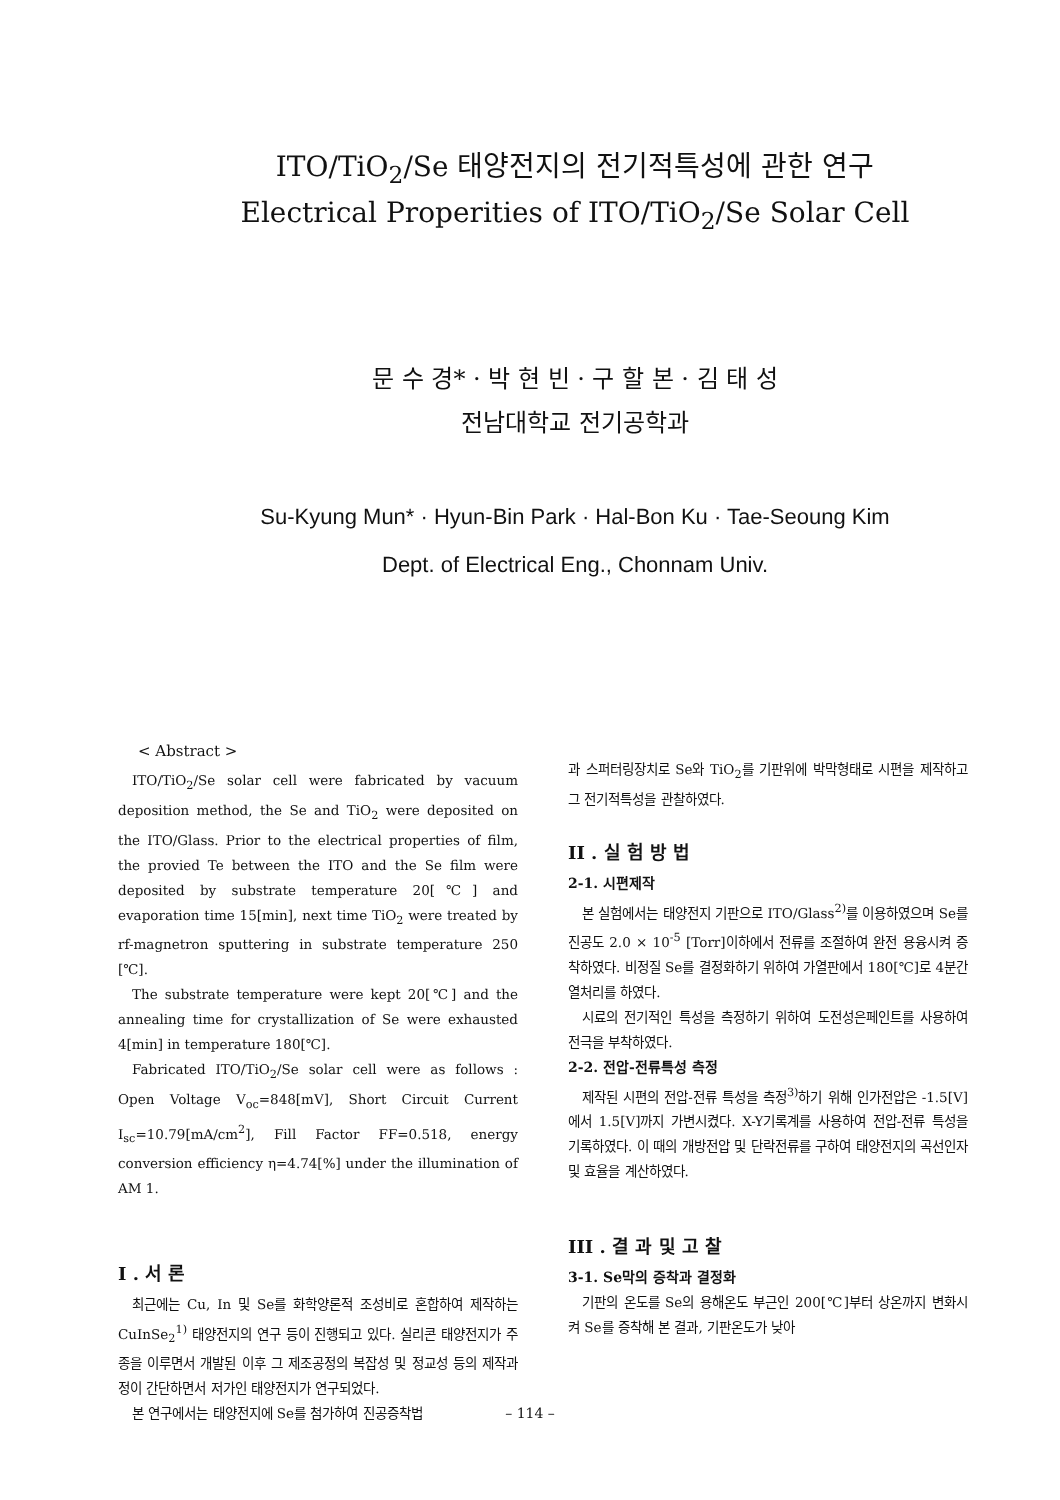ITO/TiO<sub>2</sub>/Se 태양전지의 전기적특성에 관한 연구
Electrical Properities of ITO/TiO<sub>2</sub>/Se Solar Cell
문 수 경* · 박 현 빈 · 구 할 본 · 김 태 성
전남대학교 전기공학과
Su-Kyung Mun* · Hyun-Bin Park · Hal-Bon Ku · Tae-Seoung Kim
Dept. of Electrical Eng., Chonnam Univ.
< Abstract >
ITO/TiO<sub>2</sub>/Se solar cell were fabricated by vacuum deposition method, the Se and TiO<sub>2</sub> were deposited on the ITO/Glass. Prior to the electrical properties of film, the provied Te between the ITO and the Se film were deposited by substrate temperature 20[℃] and evaporation time 15[min], next time TiO<sub>2</sub> were treated by rf-magnetron sputtering in substrate temperature 250 [℃].
The substrate temperature were kept 20[℃] and the annealing time for crystallization of Se were exhausted 4[min] in temperature 180[℃].
Fabricated ITO/TiO<sub>2</sub>/Se solar cell were as follows : Open Voltage V<sub>oc</sub>=848[mV], Short Circuit Current I<sub>sc</sub>=10.79[mA/cm<sup>2</sup>], Fill Factor FF=0.518, energy conversion efficiency η=4.74[%] under the illumination of AM 1.
I . 서 론
최근에는 Cu, In 및 Se를 화학양론적 조성비로 혼합하여 제작하는 CuInSe<sub>2</sub><sup>1)</sup> 태양전지의 연구 등이 진행되고 있다. 실리콘 태양전지가 주종을 이루면서 개발된 이후 그 제조공정의 복잡성 및 정교성 등의 제작과정이 간단하면서 저가인 태양전지가 연구되었다.
본 연구에서는 태양전지에 Se를 첨가하여 진공증착법
과 스퍼터링장치로 Se와 TiO<sub>2</sub>를 기판위에 박막형태로 시편을 제작하고 그 전기적특성을 관찰하였다.
II . 실 험 방 법
2-1. 시편제작
본 실험에서는 태양전지 기판으로 ITO/Glass<sup>2)</sup>를 이용하였으며 Se를 진공도 2.0 × 10<sup>-5</sup> [Torr]이하에서 전류를 조절하여 완전 용융시켜 증착하였다. 비정질 Se를 결정화하기 위하여 가열판에서 180[℃]로 4분간 열처리를 하였다.
시료의 전기적인 특성을 측정하기 위하여 도전성은페인트를 사용하여 전극을 부착하였다.
2-2. 전압-전류특성 측정
제작된 시편의 전압-전류 특성을 측정<sup>3)</sup>하기 위해 인가전압은 -1.5[V]에서 1.5[V]까지 가변시켰다. X-Y기록계를 사용하여 전압-전류 특성을 기록하였다. 이 때의 개방전압 및 단락전류를 구하여 태양전지의 곡선인자 및 효율을 계산하였다.
III . 결 과 및 고 찰
3-1. Se막의 증착과 결정화
기판의 온도를 Se의 용해온도 부근인 200[℃]부터 상온까지 변화시켜 Se를 증착해 본 결과, 기판온도가 낮아
– 114 –